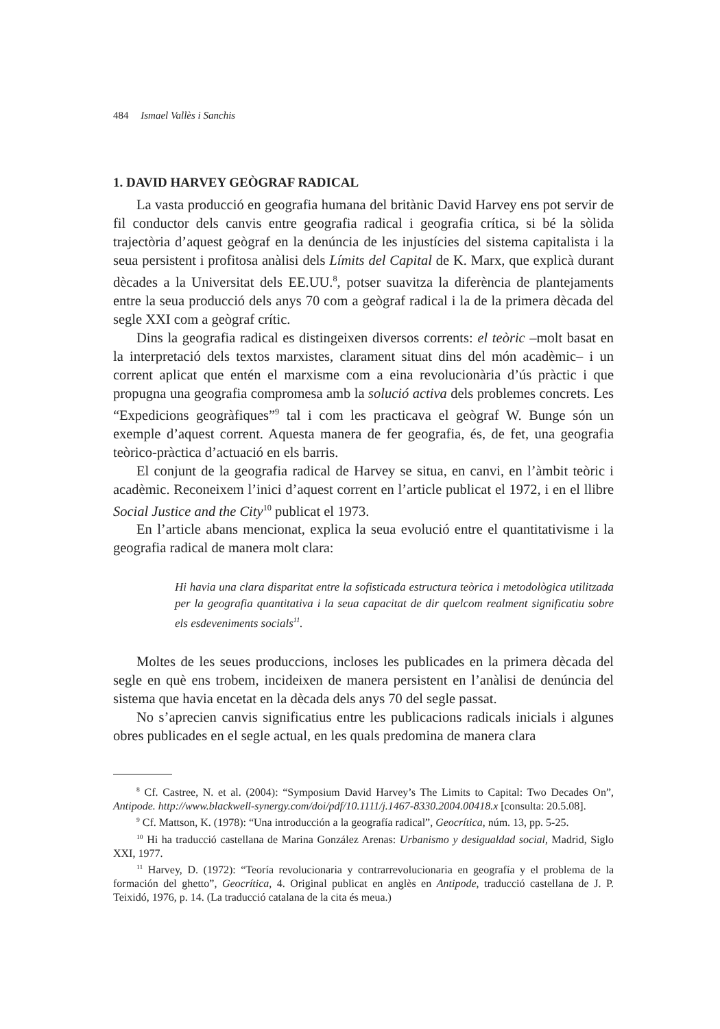484 Ismael Vallès i Sanchis
1. DAVID HARVEY GEÒGRAF RADICAL
La vasta producció en geografia humana del britànic David Harvey ens pot servir de fil conductor dels canvis entre geografia radical i geografia crítica, si bé la sòlida trajectòria d’aquest geògraf en la denúncia de les injustícies del sistema capitalista i la seua persistent i profitosa anàlisi dels Límits del Capital de K. Marx, que explicà durant dècades a la Universitat dels EE.UU.<sup>8</sup>, potser suavitza la diferència de plantejaments entre la seua producció dels anys 70 com a geògraf radical i la de la primera dècada del segle XXI com a geògraf crític.
Dins la geografia radical es distingeixen diversos corrents: el teòric –molt basat en la interpretació dels textos marxistes, clarament situat dins del món acadèmic– i un corrent aplicat que entén el marxisme com a eina revolucionària d’ús pràctic i que propugna una geografia compromesa amb la solució activa dels problemes concrets. Les “Expedicions geogràfiques”<sup>9</sup> tal i com les practicava el geògraf W. Bunge són un exemple d’aquest corrent. Aquesta manera de fer geografia, és, de fet, una geografia teòrico-pràctica d’actuació en els barris.
El conjunt de la geografia radical de Harvey se situa, en canvi, en l’àmbit teòric i acadèmic. Reconeixem l’inici d’aquest corrent en l’article publicat el 1972, i en el llibre Social Justice and the City<sup>10</sup> publicat el 1973.
En l’article abans mencionat, explica la seua evolució entre el quantitativisme i la geografia radical de manera molt clara:
Hi havia una clara disparitat entre la sofisticada estructura teòrica i metodològica utilitzada per la geografia quantitativa i la seua capacitat de dir quelcom realment significatiu sobre els esdeveniments socials<sup>11</sup>.
Moltes de les seues produccions, incloses les publicades en la primera dècada del segle en què ens trobem, incideixen de manera persistent en l’anàlisi de denúncia del sistema que havia encetat en la dècada dels anys 70 del segle passat.
No s’aprecien canvis significatius entre les publicacions radicals inicials i algunes obres publicades en el segle actual, en les quals predomina de manera clara
<sup>8</sup> Cf. Castree, N. et al. (2004): “Symposium David Harvey’s The Limits to Capital: Two Decades On”, Antipode. http://www.blackwell-synergy.com/doi/pdf/10.1111/j.1467-8330.2004.00418.x [consulta: 20.5.08].
<sup>9</sup> Cf. Mattson, K. (1978): “Una introducción a la geografía radical”, Geocrítica, núm. 13, pp. 5-25.
<sup>10</sup> Hi ha traducció castellana de Marina González Arenas: Urbanismo y desigualdad social, Madrid, Siglo XXI, 1977.
<sup>11</sup> Harvey, D. (1972): “Teoría revolucionaria y contrarrevolucionaria en geografía y el problema de la formación del ghetto”, Geocrítica, 4. Original publicat en anglès en Antipode, traducció castellana de J. P. Teixidó, 1976, p. 14. (La traducció catalana de la cita és meua.)